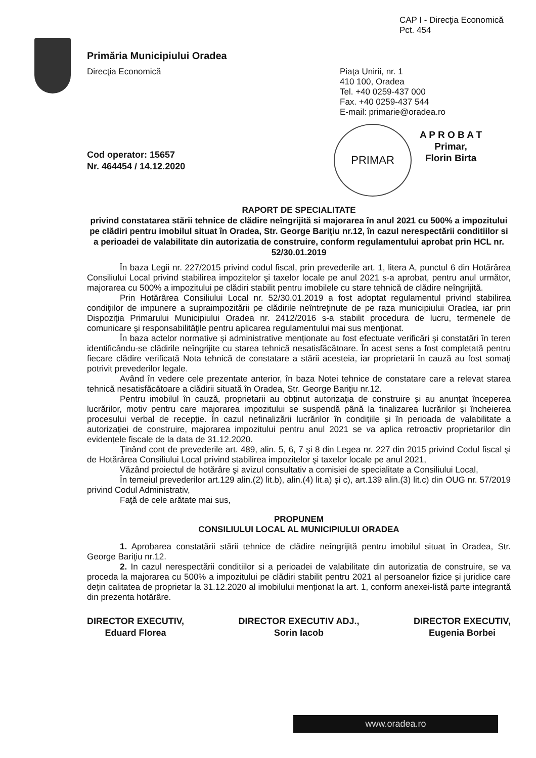CAP I - Direcţia Economică
Pct. 454
Primăria Municipiului Oradea
Direcţia Economică
Piaţa Unirii, nr. 1
410 100, Oradea
Tel. +40 0259-437 000
Fax. +40 0259-437 544
E-mail: primarie@oradea.ro
PRIMAR
A P R O B A T
Primar,
Florin Birta
Cod operator: 15657
Nr. 464454 / 14.12.2020
RAPORT DE SPECIALITATE
privind constatarea stării tehnice de clădire neîngrijită si majorarea în anul 2021 cu 500% a impozitului pe clădiri pentru imobilul situat în Oradea, Str. George Bariţiu nr.12, în cazul nerespectării conditiilor si a perioadei de valabilitate din autorizatia de construire, conform regulamentului aprobat prin HCL nr. 52/30.01.2019
În baza Legii nr. 227/2015 privind codul fiscal, prin prevederile art. 1, litera A, punctul 6 din Hotărârea Consiliului Local privind stabilirea impozitelor şi taxelor locale pe anul 2021 s-a aprobat, pentru anul următor, majorarea cu 500% a impozitului pe clădiri stabilit pentru imobilele cu stare tehnică de clădire neîngrijită.
Prin Hotărârea Consiliului Local nr. 52/30.01.2019 a fost adoptat regulamentul privind stabilirea condiţiilor de impunere a supraimpozitării pe clădirile neîntreţinute de pe raza municipiului Oradea, iar prin Dispoziţia Primarului Municipiului Oradea nr. 2412/2016 s-a stabilit procedura de lucru, termenele de comunicare şi responsabilităţile pentru aplicarea regulamentului mai sus menţionat.
În baza actelor normative și administrative menționate au fost efectuate verificări şi constatări în teren identificându-se clădirile neîngrijite cu starea tehnică nesatisfăcătoare. În acest sens a fost completată pentru fiecare clădire verificată Nota tehnică de constatare a stării acesteia, iar proprietarii în cauză au fost somaţi potrivit prevederilor legale.
Având în vedere cele prezentate anterior, în baza Notei tehnice de constatare care a relevat starea tehnică nesatisfăcătoare a clădirii situată în Oradea, Str. George Bariţiu nr.12.
Pentru imobilul în cauză, proprietarii au obținut autorizația de construire și au anunțat începerea lucrărilor, motiv pentru care majorarea impozitului se suspendă până la finalizarea lucrărilor și încheierea procesului verbal de recepție. În cazul nefinalizării lucrărilor în condițiile și în perioada de valabilitate a autorizației de construire, majorarea impozitului pentru anul 2021 se va aplica retroactiv proprietarilor din evidențele fiscale de la data de 31.12.2020.
Ţinând cont de prevederile art. 489, alin. 5, 6, 7 şi 8 din Legea nr. 227 din 2015 privind Codul fiscal şi de Hotărârea Consiliului Local privind stabilirea impozitelor şi taxelor locale pe anul 2021,
Văzând proiectul de hotărâre şi avizul consultativ a comisiei de specialitate a Consiliului Local,
În temeiul prevederilor art.129 alin.(2) lit.b), alin.(4) lit.a) și c), art.139 alin.(3) lit.c) din OUG nr. 57/2019 privind Codul Administrativ,
Faţă de cele arătate mai sus,
PROPUNEM
CONSILIULUI LOCAL AL MUNICIPIULUI ORADEA
1. Aprobarea constatării stării tehnice de clădire neîngrijită pentru imobilul situat în Oradea, Str. George Bariţiu nr.12.
2. In cazul nerespectării conditiilor si a perioadei de valabilitate din autorizatia de construire, se va proceda la majorarea cu 500% a impozitului pe clădiri stabilit pentru 2021 al persoanelor fizice și juridice care dețin calitatea de proprietar la 31.12.2020 al imobilului menționat la art. 1, conform anexei-listă parte integrantă din prezenta hotărâre.
DIRECTOR EXECUTIV,
Eduard Florea
DIRECTOR EXECUTIV ADJ.,
Sorin Iacob
DIRECTOR EXECUTIV,
Eugenia Borbei
www.oradea.ro